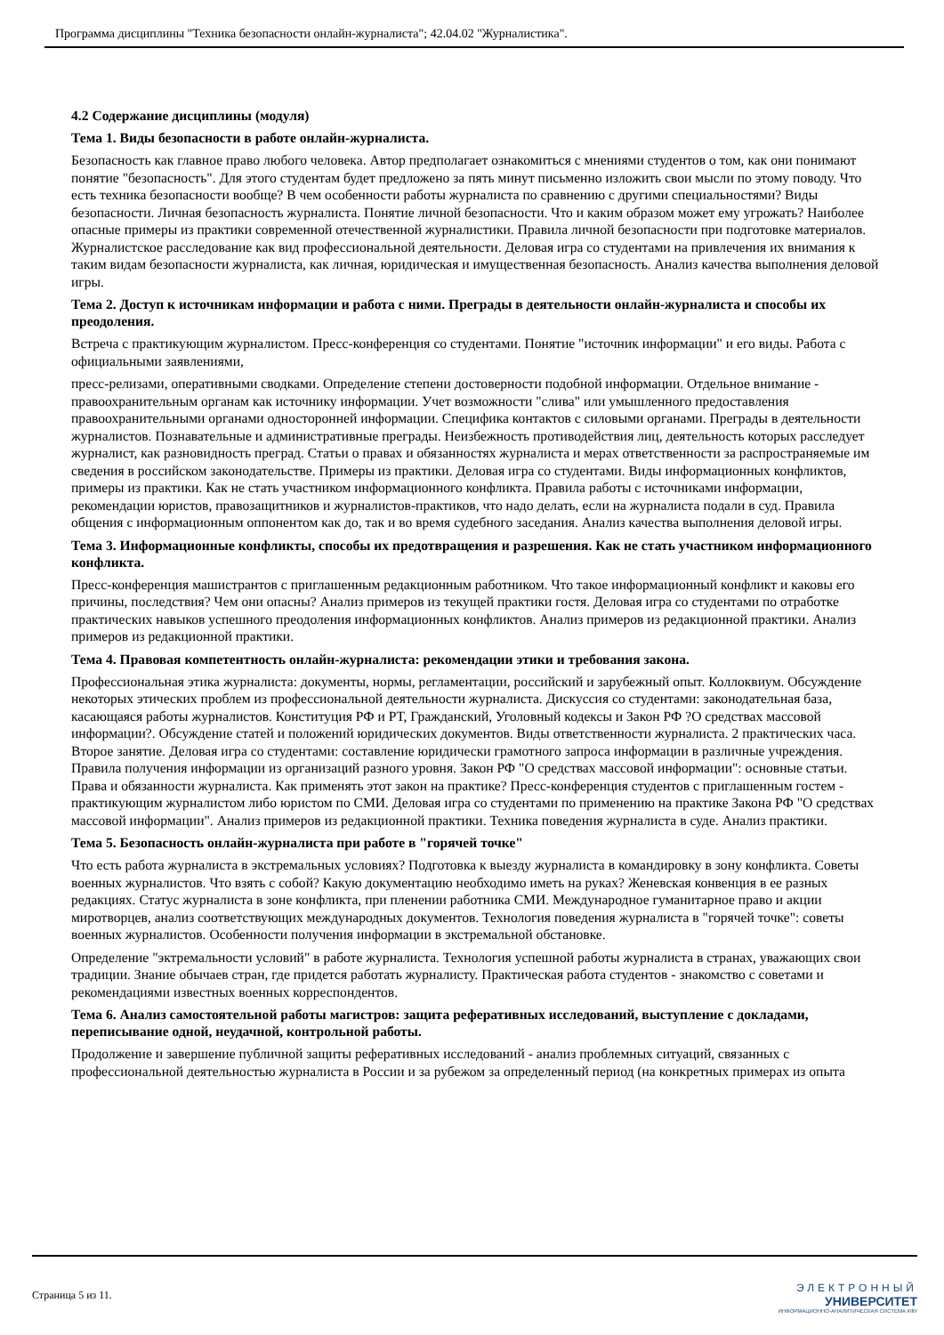Программа дисциплины "Техника безопасности онлайн-журналиста"; 42.04.02 "Журналистика".
4.2 Содержание дисциплины (модуля)
Тема 1. Виды безопасности в работе онлайн-журналиста.
Безопасность как главное право любого человека. Автор предполагает ознакомиться с мнениями студентов о том, как они понимают понятие "безопасность". Для этого студентам будет предложено за пять минут письменно изложить свои мысли по этому поводу. Что есть техника безопасности вообще? В чем особенности работы журналиста по сравнению с другими специальностями? Виды безопасности. Личная безопасность журналиста. Понятие личной безопасности. Что и каким образом может ему угрожать? Наиболее опасные примеры из практики современной отечественной журналистики. Правила личной безопасности при подготовке материалов. Журналистское расследование как вид профессиональной деятельности. Деловая игра со студентами на привлечения их внимания к таким видам безопасности журналиста, как личная, юридическая и имущественная безопасность. Анализ качества выполнения деловой игры.
Тема 2. Доступ к источникам информации и работа с ними. Преграды в деятельности онлайн-журналиста и способы их преодоления.
Встреча с практикующим журналистом. Пресс-конференция со студентами. Понятие "источник информации" и его виды. Работа с официальными заявлениями,
пресс-релизами, оперативными сводками. Определение степени достоверности подобной информации. Отдельное внимание - правоохранительным органам как источнику информации. Учет возможности "слива" или умышленного предоставления правоохранительными органами односторонней информации. Специфика контактов с силовыми органами. Преграды в деятельности журналистов. Познавательные и административные преграды. Неизбежность противодействия лиц, деятельность которых расследует журналист, как разновидность преград. Статьи о правах и обязанностях журналиста и мерах ответственности за распространяемые им сведения в российском законодательстве. Примеры из практики. Деловая игра со студентами. Виды информационных конфликтов, примеры из практики. Как не стать участником информационного конфликта. Правила работы с источниками информации, рекомендации юристов, правозащитников и журналистов-практиков, что надо делать, если на журналиста подали в суд. Правила общения с информационным оппонентом как до, так и во время судебного заседания. Анализ качества выполнения деловой игры.
Тема 3. Информационные конфликты, способы их предотвращения и разрешения. Как не стать участником информационного конфликта.
Пресс-конференция машистрантов с приглашенным редакционным работником. Что такое информационный конфликт и каковы его причины, последствия? Чем они опасны? Анализ примеров из текущей практики гостя. Деловая игра со студентами по отработке практических навыков успешного преодоления информационных конфликтов. Анализ примеров из редакционной практики. Анализ примеров из редакционной практики.
Тема 4. Правовая компетентность онлайн-журналиста: рекомендации этики и требования закона.
Профессиональная этика журналиста: документы, нормы, регламентации, российский и зарубежный опыт. Коллоквиум. Обсуждение некоторых этических проблем из профессиональной деятельности журналиста. Дискуссия со студентами: законодательная база, касающаяся работы журналистов. Конституция РФ и РТ, Гражданский, Уголовный кодексы и Закон РФ ?О средствах массовой информации?. Обсуждение статей и положений юридических документов. Виды ответственности журналиста. 2 практических часа. Второе занятие. Деловая игра со студентами: составление юридически грамотного запроса информации в различные учреждения. Правила получения информации из организаций разного уровня. Закон РФ "О средствах массовой информации": основные статьи. Права и обязанности журналиста. Как применять этот закон на практике? Пресс-конференция студентов с приглашенным гостем - практикующим журналистом либо юристом по СМИ. Деловая игра со студентами по применению на практике Закона РФ "О средствах массовой информации". Анализ примеров из редакционной практики. Техника поведения журналиста в суде. Анализ практики.
Тема 5. Безопасность онлайн-журналиста при работе в "горячей точке"
Что есть работа журналиста в экстремальных условиях? Подготовка к выезду журналиста в командировку в зону конфликта. Советы военных журналистов. Что взять с собой? Какую документацию необходимо иметь на руках? Женевская конвенция в ее разных редакциях. Статус журналиста в зоне конфликта, при пленении работника СМИ. Международное гуманитарное право и акции миротворцев, анализ соответствующих международных документов. Технология поведения журналиста в "горячей точке": советы военных журналистов. Особенности получения информации в экстремальной обстановке.
Определение "эктремальности условий" в работе журналиста. Технология успешной работы журналиста в странах, уважающих свои традиции. Знание обычаев стран, где придется работать журналисту. Практическая работа студентов - знакомство с советами и рекомендациями известных военных корреспондентов.
Тема 6. Анализ самостоятельной работы магистров: защита реферативных исследований, выступление с докладами, переписывание одной, неудачной, контрольной работы.
Продолжение и завершение публичной защиты реферативных исследований - анализ проблемных ситуаций, связанных с профессиональной деятельностью журналиста в России и за рубежом за определенный период (на конкретных примерах из опыта
Страница 5 из 11.
ЭЛЕКТРОННЫЙ
УНИВЕРСИТЕТ
ИНФОРМАЦИОННО-АНАЛИТИЧЕСКАЯ СИСТЕМА КФУ